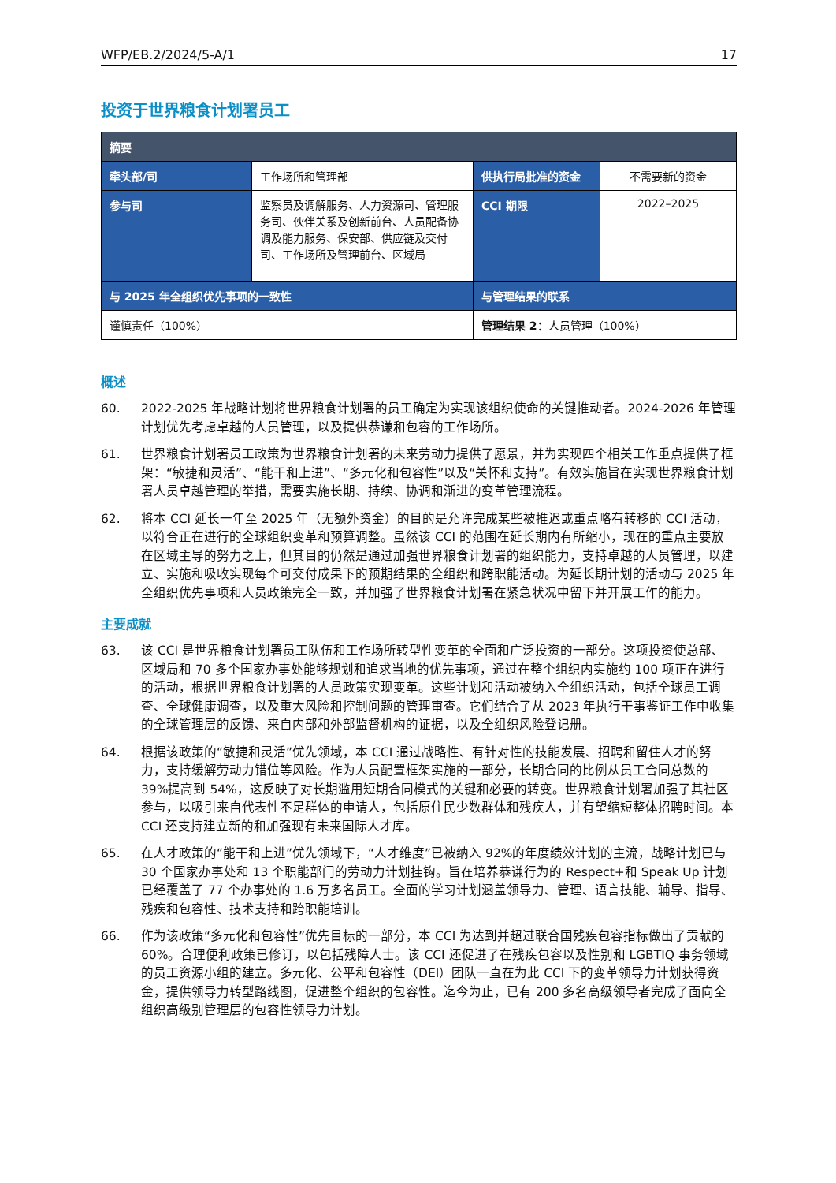WFP/EB.2/2024/5-A/1 17
投资于世界粮食计划署员工
| 摘要 | | | |
| --- | --- | --- | --- |
| 牵头部/司 | 工作场所和管理部 | 供执行局批准的资金 | 不需要新的资金 |
| 参与司 | 监察员及调解服务、人力资源司、管理服务司、伙伴关系及创新前台、人员配备协调及能力服务、保安部、供应链及交付司、工作场所及管理前台、区域局 | CCI 期限 | 2022–2025 |
| 与 2025 年全组织优先事项的一致性 | | 与管理结果的联系 | |
| 谨慎责任（100%） | | 管理结果 2： 人员管理（100%） | |
概述
60. 2022-2025 年战略计划将世界粮食计划署的员工确定为实现该组织使命的关键推动者。2024-2026 年管理计划优先考虑卓越的人员管理，以及提供恭谦和包容的工作场所。
61. 世界粮食计划署员工政策为世界粮食计划署的未来劳动力提供了愿景，并为实现四个相关工作重点提供了框架：“敏捷和灵活”、“能干和上进”、“多元化和包容性”以及“关怀和支持”。有效实施旨在实现世界粮食计划署人员卓越管理的举措，需要实施长期、持续、协调和渐进的变革管理流程。
62. 将本 CCI 延长一年至 2025 年（无额外资金）的目的是允许完成某些被推迟或重点略有转移的 CCI 活动，以符合正在进行的全球组织变革和预算调整。虽然该 CCI 的范围在延长期内有所缩小，现在的重点主要放在区域主导的努力之上，但其目的仍然是通过加强世界粮食计划署的组织能力，支持卓越的人员管理，以建立、实施和吸收实现每个可交付成果下的预期结果的全组织和跨职能活动。为延长期计划的活动与 2025 年全组织优先事项和人员政策完全一致，并加强了世界粮食计划署在紧急状况中留下并开展工作的能力。
主要成就
63. 该 CCI 是世界粮食计划署员工队伍和工作场所转型性变革的全面和广泛投资的一部分。这项投资使总部、区域局和 70 多个国家办事处能够规划和追求当地的优先事项，通过在整个组织内实施约 100 项正在进行的活动，根据世界粮食计划署的人员政策实现变革。这些计划和活动被纳入全组织活动，包括全球员工调查、全球健康调查，以及重大风险和控制问题的管理审查。它们结合了从 2023 年执行干事鉴证工作中收集的全球管理层的反馈、来自内部和外部监督机构的证据，以及全组织风险登记册。
64. 根据该政策的“敏捷和灵活”优先领域，本 CCI 通过战略性、有针对性的技能发展、招聘和留住人才的努力，支持缓解劳动力错位等风险。作为人员配置框架实施的一部分，长期合同的比例从员工合同总数的 39%提高到 54%，这反映了对长期滥用短期合同模式的关键和必要的转变。世界粮食计划署加强了其社区参与，以吸引来自代表性不足群体的申请人，包括原住民少数群体和残疾人，并有望缩短整体招聘时间。本 CCI 还支持建立新的和加强现有未来国际人才库。
65. 在人才政策的“能干和上进”优先领域下，“人才维度”已被纳入 92%的年度绩效计划的主流，战略计划已与 30 个国家办事处和 13 个职能部门的劳动力计划挂钩。旨在培养恭谦行为的 Respect+和 Speak Up 计划已经覆盖了 77 个办事处的 1.6 万多名员工。全面的学习计划涵盖领导力、管理、语言技能、辅导、指导、残疾和包容性、技术支持和跨职能培训。
66. 作为该政策“多元化和包容性”优先目标的一部分，本 CCI 为达到并超过联合国残疾包容指标做出了贡献的 60%。合理便利政策已修订，以包括残障人士。该 CCI 还促进了在残疾包容以及性别和 LGBTIQ 事务领域的员工资源小组的建立。多元化、公平和包容性（DEI）团队一直在为此 CCI 下的变革领导力计划获得资金，提供领导力转型路线图，促进整个组织的包容性。迄今为止，已有 200 多名高级领导者完成了面向全组织高级别管理层的包容性领导力计划。